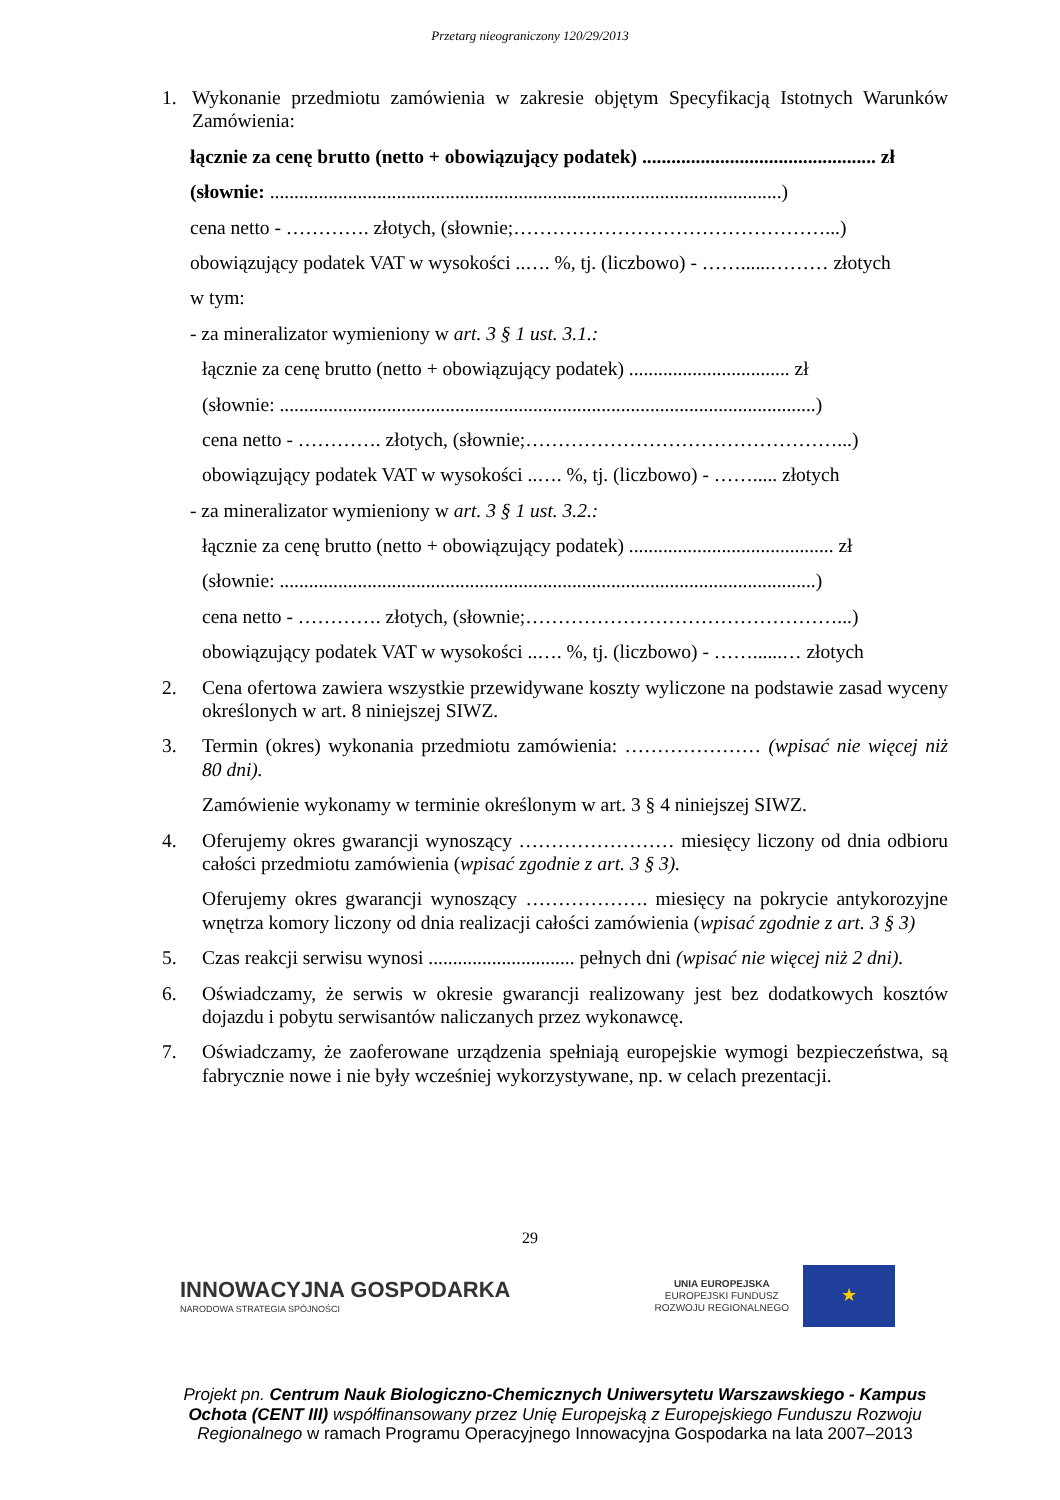Przetarg nieograniczony 120/29/2013
1. Wykonanie przedmiotu zamówienia w zakresie objętym Specyfikacją Istotnych Warunków Zamówienia:
łącznie za cenę brutto (netto + obowiązujący podatek) ................................................ zł
(słownie: .........................................................................................................)
cena netto - …………. złotych, (słownie;…………………………………………...)
obowiązujący podatek VAT w wysokości ..…. %, tj. (liczbowo) - ……......……… złotych
w tym:
- za mineralizator wymieniony w art. 3 § 1 ust. 3.1.:
łącznie za cenę brutto (netto + obowiązujący podatek) ................................. zł
(słownie: ..............................................................................................................)
cena netto - …………. złotych, (słownie;…………………………………………...)
obowiązujący podatek VAT w wysokości ..…. %, tj. (liczbowo) - ……..... złotych
- za mineralizator wymieniony w art. 3 § 1 ust. 3.2.:
łącznie za cenę brutto (netto + obowiązujący podatek) .......................................... zł
(słownie: ..............................................................................................................)
cena netto - …………. złotych, (słownie;…………………………………………...)
obowiązujący podatek VAT w wysokości ..…. %, tj. (liczbowo) - ……......… złotych
2. Cena ofertowa zawiera wszystkie przewidywane koszty wyliczone na podstawie zasad wyceny określonych w art. 8 niniejszej SIWZ.
3. Termin (okres) wykonania przedmiotu zamówienia: ………………… (wpisać nie więcej niż 80 dni).
Zamówienie wykonamy w terminie określonym w art. 3 § 4 niniejszej SIWZ.
4. Oferujemy okres gwarancji wynoszący …………………… miesięcy liczony od dnia odbioru całości przedmiotu zamówienia (wpisać zgodnie z art. 3 § 3).
Oferujemy okres gwarancji wynoszący ………………. miesięcy na pokrycie antykorozyjne wnętrza komory liczony od dnia realizacji całości zamówienia (wpisać zgodnie z art. 3 § 3)
5. Czas reakcji serwisu wynosi .............................. pełnych dni (wpisać nie więcej niż 2 dni).
6. Oświadczamy, że serwis w okresie gwarancji realizowany jest bez dodatkowych kosztów dojazdu i pobytu serwisantów naliczanych przez wykonawcę.
7. Oświadczamy, że zaoferowane urządzenia spełniają europejskie wymogi bezpieczeństwa, są fabrycznie nowe i nie były wcześniej wykorzystywane, np. w celach prezentacji.
29
INNOWACYJNA GOSPODARKA
NARODOWA STRATEGIA SPÓJNOŚCI
UNIA EUROPEJSKA
EUROPEJSKI FUNDUSZ
ROZWOJU REGIONALNEGO
★
Projekt pn. Centrum Nauk Biologiczno-Chemicznych Uniwersytetu Warszawskiego - Kampus Ochota (CENT III) współfinansowany przez Unię Europejską z Europejskiego Funduszu Rozwoju Regionalnego w ramach Programu Operacyjnego Innowacyjna Gospodarka na lata 2007–2013